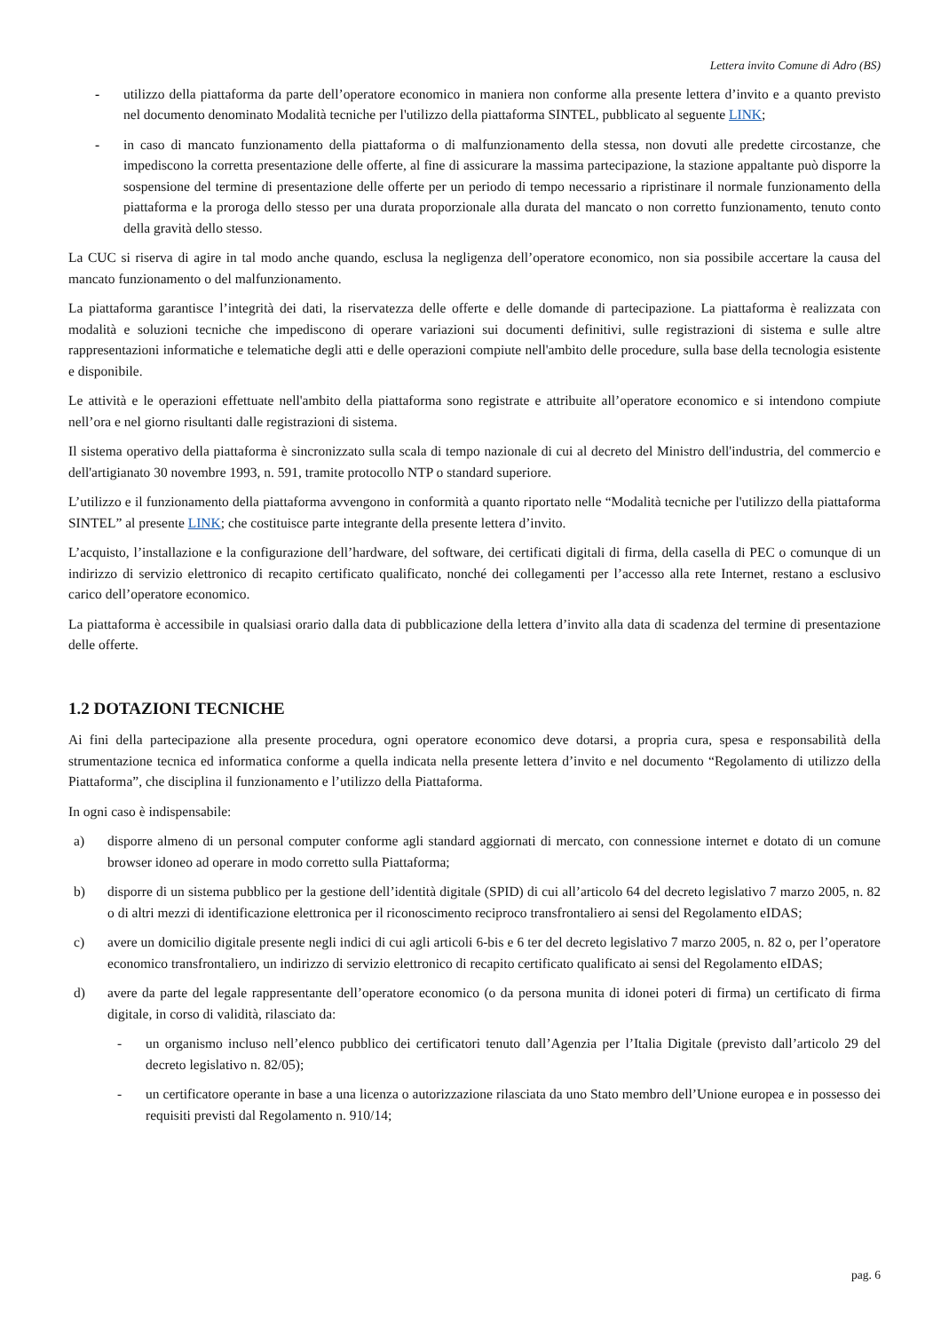Lettera invito Comune di Adro (BS)
- utilizzo della piattaforma da parte dell’operatore economico in maniera non conforme alla presente lettera d’invito e a quanto previsto nel documento denominato Modalità tecniche per l'utilizzo della piattaforma SINTEL, pubblicato al seguente LINK;
- in caso di mancato funzionamento della piattaforma o di malfunzionamento della stessa, non dovuti alle predette circostanze, che impediscono la corretta presentazione delle offerte, al fine di assicurare la massima partecipazione, la stazione appaltante può disporre la sospensione del termine di presentazione delle offerte per un periodo di tempo necessario a ripristinare il normale funzionamento della piattaforma e la proroga dello stesso per una durata proporzionale alla durata del mancato o non corretto funzionamento, tenuto conto della gravità dello stesso.
La CUC si riserva di agire in tal modo anche quando, esclusa la negligenza dell’operatore economico, non sia possibile accertare la causa del mancato funzionamento o del malfunzionamento.
La piattaforma garantisce l’integrità dei dati, la riservatezza delle offerte e delle domande di partecipazione. La piattaforma è realizzata con modalità e soluzioni tecniche che impediscono di operare variazioni sui documenti definitivi, sulle registrazioni di sistema e sulle altre rappresentazioni informatiche e telematiche degli atti e delle operazioni compiute nell'ambito delle procedure, sulla base della tecnologia esistente e disponibile.
Le attività e le operazioni effettuate nell'ambito della piattaforma sono registrate e attribuite all’operatore economico e si intendono compiute nell’ora e nel giorno risultanti dalle registrazioni di sistema.
Il sistema operativo della piattaforma è sincronizzato sulla scala di tempo nazionale di cui al decreto del Ministro dell'industria, del commercio e dell'artigianato 30 novembre 1993, n. 591, tramite protocollo NTP o standard superiore.
L’utilizzo e il funzionamento della piattaforma avvengono in conformità a quanto riportato nelle “Modalità tecniche per l'utilizzo della piattaforma SINTEL” al presente LINK; che costituisce parte integrante della presente lettera d’invito.
L’acquisto, l’installazione e la configurazione dell’hardware, del software, dei certificati digitali di firma, della casella di PEC o comunque di un indirizzo di servizio elettronico di recapito certificato qualificato, nonché dei collegamenti per l’accesso alla rete Internet, restano a esclusivo carico dell’operatore economico.
La piattaforma è accessibile in qualsiasi orario dalla data di pubblicazione della lettera d’invito alla data di scadenza del termine di presentazione delle offerte.
1.2 DOTAZIONI TECNICHE
Ai fini della partecipazione alla presente procedura, ogni operatore economico deve dotarsi, a propria cura, spesa e responsabilità della strumentazione tecnica ed informatica conforme a quella indicata nella presente lettera d’invito e nel documento “Regolamento di utilizzo della Piattaforma”, che disciplina il funzionamento e l’utilizzo della Piattaforma.
In ogni caso è indispensabile:
a) disporre almeno di un personal computer conforme agli standard aggiornati di mercato, con connessione internet e dotato di un comune browser idoneo ad operare in modo corretto sulla Piattaforma;
b) disporre di un sistema pubblico per la gestione dell’identità digitale (SPID) di cui all’articolo 64 del decreto legislativo 7 marzo 2005, n. 82 o di altri mezzi di identificazione elettronica per il riconoscimento reciproco transfrontaliero ai sensi del Regolamento eIDAS;
c) avere un domicilio digitale presente negli indici di cui agli articoli 6-bis e 6 ter del decreto legislativo 7 marzo 2005, n. 82 o, per l’operatore economico transfrontaliero, un indirizzo di servizio elettronico di recapito certificato qualificato ai sensi del Regolamento eIDAS;
d) avere da parte del legale rappresentante dell’operatore economico (o da persona munita di idonei poteri di firma) un certificato di firma digitale, in corso di validità, rilasciato da:
- un organismo incluso nell’elenco pubblico dei certificatori tenuto dall’Agenzia per l’Italia Digitale (previsto dall’articolo 29 del decreto legislativo n. 82/05);
- un certificatore operante in base a una licenza o autorizzazione rilasciata da uno Stato membro dell’Unione europea e in possesso dei requisiti previsti dal Regolamento n. 910/14;
pag. 6